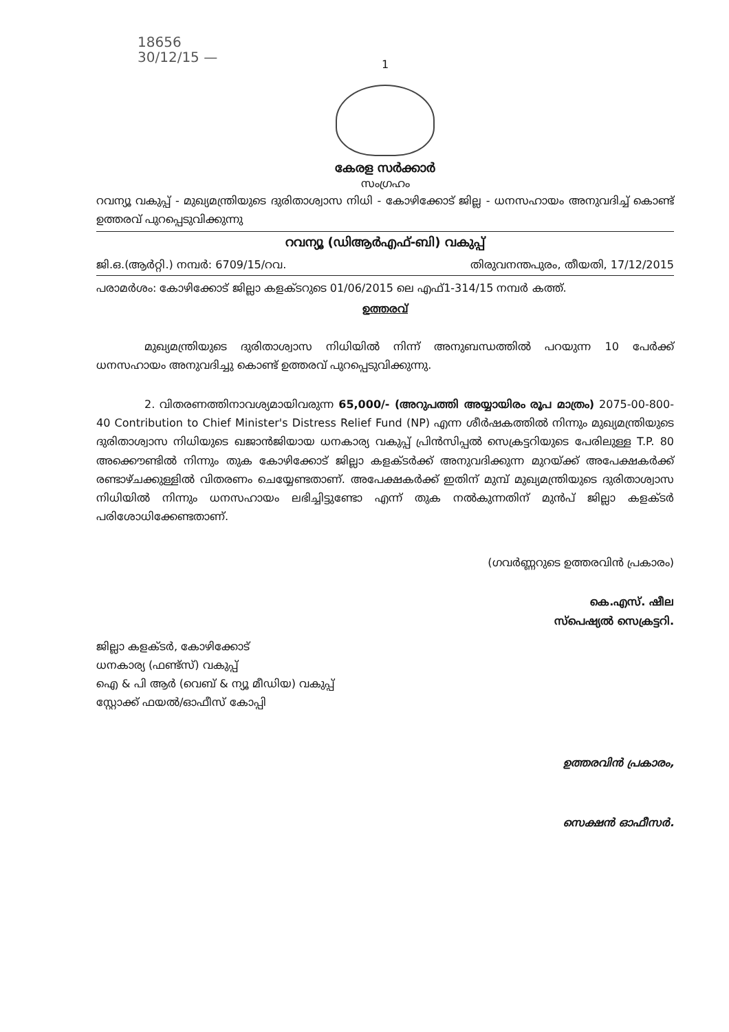18656
30/12/15 —
1
കേരള സർക്കാർ
സംഗ്രഹം
റവന്യൂ വകുപ്പ് - മുഖ്യമന്ത്രിയുടെ ദുരിതാശ്വാസ നിധി - കോഴിക്കോട് ജില്ല - ധനസഹായം അനുവദിച്ച് കൊണ്ട് ഉത്തരവ് പുറപ്പെടുവിക്കുന്നു
റവന്യൂ (ഡിആർഎഫ്-ബി) വകുപ്പ്
ജി.ഒ.(ആർറ്റി.) നമ്പർ: 6709/15/റവ. തിരുവനന്തപുരം, തീയതി, 17/12/2015
പരാമർശം: കോഴിക്കോട് ജില്ലാ കളക്ടറുടെ 01/06/2015 ലെ എഫ്1-314/15 നമ്പർ കത്ത്.
ഉത്തരവ്
മുഖ്യമന്ത്രിയുടെ ദുരിതാശ്വാസ നിധിയിൽ നിന്ന് അനുബന്ധത്തിൽ പറയുന്ന 10 പേർക്ക് ധനസഹായം അനുവദിച്ചു കൊണ്ട് ഉത്തരവ് പുറപ്പെടുവിക്കുന്നു.
2. വിതരണത്തിനാവശ്യമായിവരുന്ന 65,000/- (അറുപത്തി അയ്യായിരം രൂപ മാത്രം) 2075-00-800-40 Contribution to Chief Minister's Distress Relief Fund (NP) എന്ന ശീർഷകത്തിൽ നിന്നും മുഖ്യമന്ത്രിയുടെ ദുരിതാശ്വാസ നിധിയുടെ ഖജാൻജിയായ ധനകാര്യ വകുപ്പ് പ്രിൻസിപ്പൽ സെക്രട്ടറിയുടെ പേരിലുള്ള T.P. 80 അക്കൌണ്ടിൽ നിന്നും തുക കോഴിക്കോട് ജില്ലാ കളക്ടർക്ക് അനുവദിക്കുന്ന മുറയ്ക്ക് അപേക്ഷകർക്ക് രണ്ടാഴ്ചക്കുള്ളിൽ വിതരണം ചെയ്യേണ്ടതാണ്. അപേക്ഷകർക്ക് ഇതിന് മുമ്പ് മുഖ്യമന്ത്രിയുടെ ദുരിതാശ്വാസ നിധിയിൽ നിന്നും ധനസഹായം ലഭിച്ചിട്ടുണ്ടോ എന്ന് തുക നൽകുന്നതിന് മുൻപ് ജില്ലാ കളക്ടർ പരിശോധിക്കേണ്ടതാണ്.
(ഗവർണ്ണറുടെ ഉത്തരവിൻ പ്രകാരം)
കെ.എസ്. ഷീല
സ്പെഷ്യൽ സെക്രട്ടറി.
ജില്ലാ കളക്ടർ, കോഴിക്കോട്
ധനകാര്യ (ഫണ്ട്സ്) വകുപ്പ്
ഐ & പി ആർ (വെബ് & ന്യൂ മീഡിയ) വകുപ്പ്
സ്റ്റോക്ക് ഫയൽ/ഓഫീസ് കോപ്പി
ഉത്തരവിൻ പ്രകാരം,
സെക്ഷൻ ഓഫീസർ.